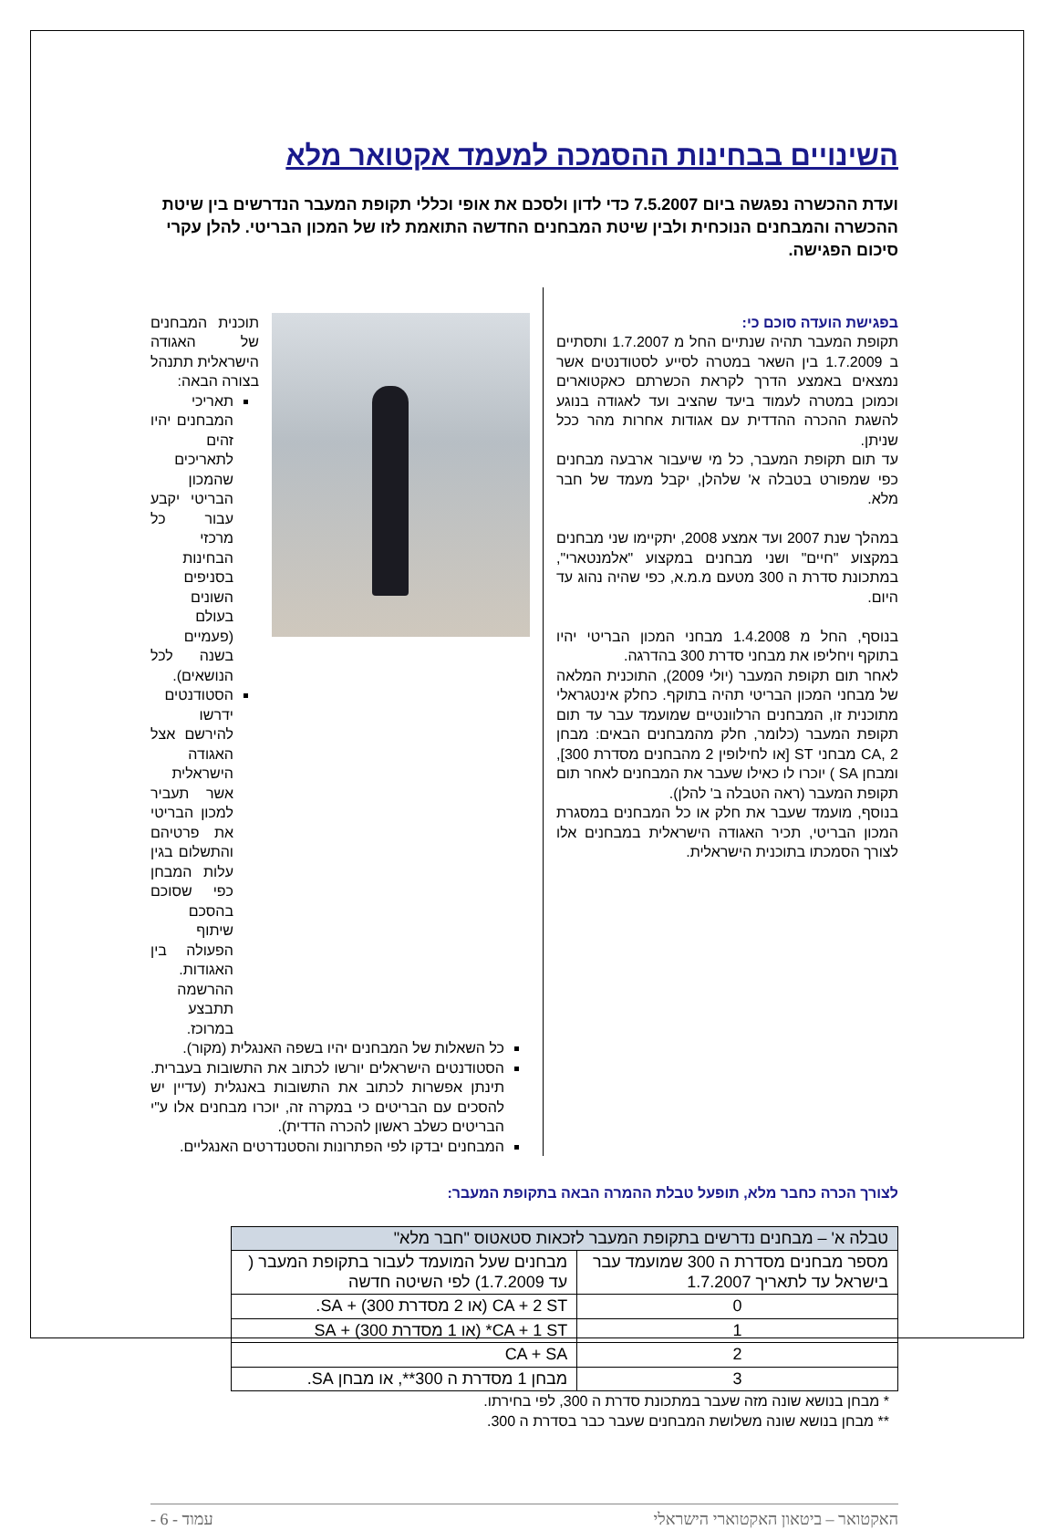השינויים בבחינות ההסמכה למעמד אקטואר מלא
ועדת ההכשרה נפגשה ביום 7.5.2007 כדי לדון ולסכם את אופי וכללי תקופת המעבר הנדרשים בין שיטת ההכשרה והמבחנים הנוכחית ולבין שיטת המבחנים החדשה התואמת לזו של המכון הבריטי. להלן עקרי סיכום הפגישה.
בפגישת הועדה סוכם כי:
תקופת המעבר תהיה שנתיים החל מ 1.7.2007 ותסתיים ב 1.7.2009 בין השאר במטרה לסייע לסטודנטים אשר נמצאים באמצע הדרך לקראת הכשרתם כאקטוארים וכמוכן במטרה לעמוד ביעד שהציב ועד לאגודה בנוגע להשגת ההכרה ההדדית עם אגודות אחרות מהר ככל שניתן.
עד תום תקופת המעבר, כל מי שיעבור ארבעה מבחנים כפי שמפורט בטבלה א' שלהלן, יקבל מעמד של חבר מלא.
במהלך שנת 2007 ועד אמצע 2008, יתקיימו שני מבחנים במקצוע "חיים" ושני מבחנים במקצוע "אלמנטארי", במתכונת סדרת ה 300 מטעם מ.מ.א, כפי שהיה נהוג עד היום.
בנוסף, החל מ 1.4.2008 מבחני המכון הבריטי יהיו בתוקף ויחליפו את מבחני סדרת 300 בהדרגה.
לאחר תום תקופת המעבר (יולי 2009), התוכנית המלאה של מבחני המכון הבריטי תהיה בתוקף. כחלק אינטגראלי מתוכנית זו, המבחנים הרלוונטיים שמועמד עבר עד תום תקופת המעבר (כלומר, חלק מהמבחנים הבאים: מבחן CA, 2 מבחני ST [או לחילופין 2 מהבחנים מסדרת 300], ומבחן SA ) יוכרו לו כאילו שעבר את המבחנים לאחר תום תקופת המעבר (ראה הטבלה ב' להלן).
בנוסף, מועמד שעבר את חלק או כל המבחנים במסגרת המכון הבריטי, תכיר האגודה הישראלית במבחנים אלו לצורך הסמכתו בתוכנית הישראלית.
תוכנית המבחנים של האגודה הישראלית תתנהל בצורה הבאה:
תאריכי המבחנים יהיו זהים לתאריכים שהמכון הבריטי יקבע עבור כל מרכזי הבחינות בסניפים השונים בעולם (פעמיים בשנה לכל הנושאים).
הסטודנטים ידרשו להירשם אצל האגודה הישראלית אשר תעביר למכון הבריטי את פרטיהם והתשלום בגין עלות המבחן כפי שסוכם בהסכם שיתוף הפעולה בין האגודות. ההרשמה תתבצע במרוכז.
כל השאלות של המבחנים יהיו בשפה האנגלית (מקור).
הסטודנטים הישראלים יורשו לכתוב את התשובות בעברית. תינתן אפשרות לכתוב את התשובות באנגלית (עדיין יש להסכים עם הבריטים כי במקרה זה, יוכרו מבחנים אלו ע"י הבריטים כשלב ראשון להכרה הדדית).
המבחנים יבדקו לפי הפתרונות והסטנדרטים האנגליים.
לצורך הכרה כחבר מלא, תופעל טבלת ההמרה הבאה בתקופת המעבר:
| טבלה א' – מבחנים נדרשים בתקופת המעבר לזכאות סטאטוס "חבר מלא" | |
| --- | --- |
| מספר מבחנים מסדרת ה 300 שמועמד עבר בישראל עד לתאריך 1.7.2007 | מבחנים שעל המועמד לעבור בתקופת המעבר ( עד 1.7.2009) לפי השיטה חדשה |
| 0 | CA + 2 ST (או 2 מסדרת 300) + SA. |
| 1 | CA + 1 ST* (או 1 מסדרת 300) + SA |
| 2 | CA + SA |
| 3 | מבחן 1 מסדרת ה 300**, או מבחן SA. |
* מבחן בנושא שונה מזה שעבר במתכונת סדרת ה 300, לפי בחירתו.
** מבחן בנושא שונה משלושת המבחנים שעבר כבר בסדרת ה 300.
האקטואר – ביטאון האקטוארי הישראלי עמוד - 6 -